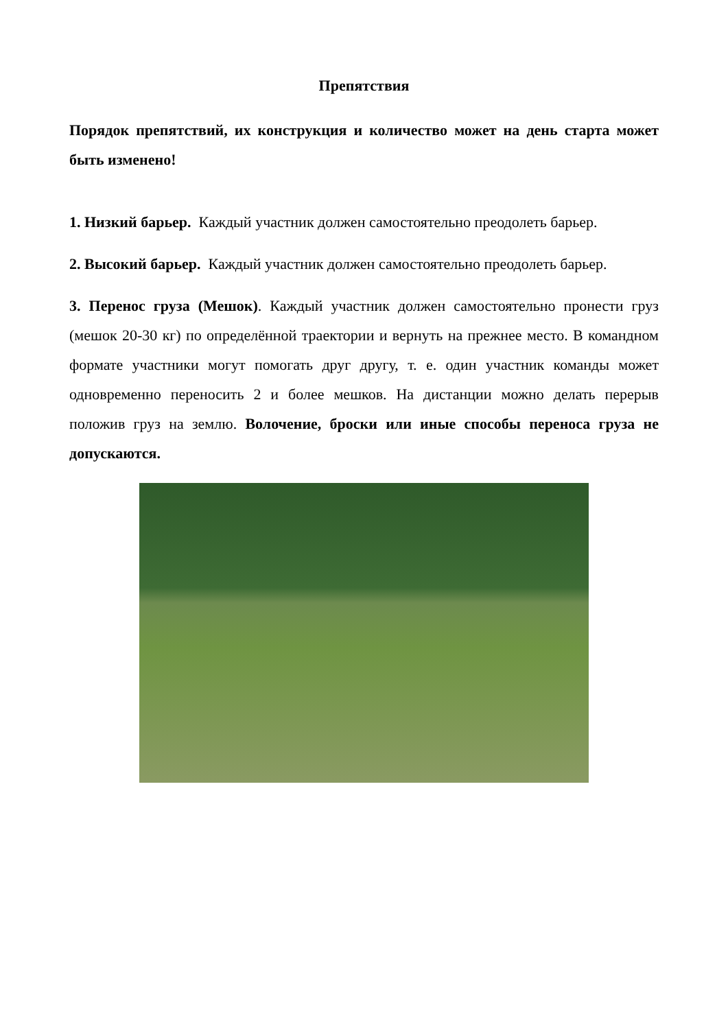Препятствия
Порядок препятствий, их конструкция и количество может на день старта может быть изменено!
1. Низкий барьер. Каждый участник должен самостоятельно преодолеть барьер.
2. Высокий барьер. Каждый участник должен самостоятельно преодолеть барьер.
3. Перенос груза (Мешок). Каждый участник должен самостоятельно пронести груз (мешок 20-30 кг) по определённой траектории и вернуть на прежнее место. В командном формате участники могут помогать друг другу, т. е. один участник команды может одновременно переносить 2 и более мешков. На дистанции можно делать перерыв положив груз на землю. Волочение, броски или иные способы переноса груза не допускаются.